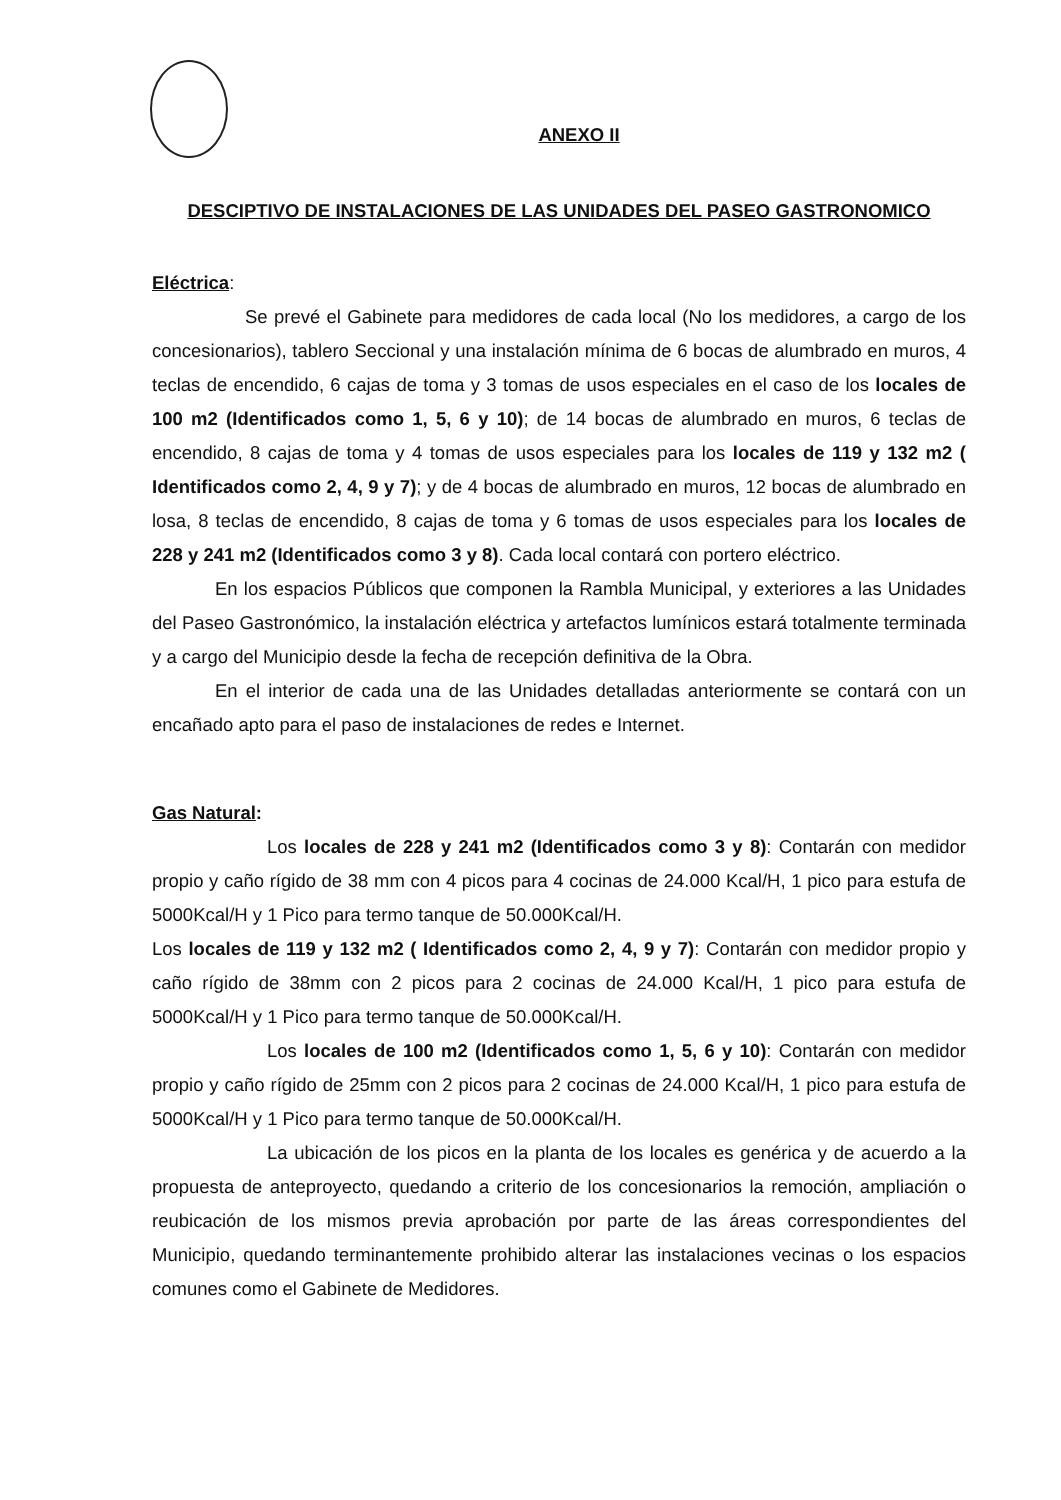ANEXO II
DESCIPTIVO DE INSTALACIONES DE LAS UNIDADES DEL PASEO GASTRONOMICO
Eléctrica:
Se prevé el Gabinete para medidores de cada local (No los medidores, a cargo de los concesionarios), tablero Seccional y una instalación mínima de 6 bocas de alumbrado en muros, 4 teclas de encendido, 6 cajas de toma y 3 tomas de usos especiales en el caso de los locales de 100 m2 (Identificados como 1, 5, 6 y 10); de 14 bocas de alumbrado en muros, 6 teclas de encendido, 8 cajas de toma y 4 tomas de usos especiales para los locales de 119 y 132 m2 ( Identificados como 2, 4, 9 y 7); y de 4 bocas de alumbrado en muros, 12 bocas de alumbrado en losa, 8 teclas de encendido, 8 cajas de toma y 6 tomas de usos especiales para los locales de 228 y 241 m2 (Identificados como 3 y 8). Cada local contará con portero eléctrico.
En los espacios Públicos que componen la Rambla Municipal, y exteriores a las Unidades del Paseo Gastronómico, la instalación eléctrica y artefactos lumínicos estará totalmente terminada y a cargo del Municipio desde la fecha de recepción definitiva de la Obra.
En el interior de cada una de las Unidades detalladas anteriormente se contará con un encañado apto para el paso de instalaciones de redes e Internet.
Gas Natural:
Los locales de 228 y 241 m2 (Identificados como 3 y 8): Contarán con medidor propio y caño rígido de 38 mm con 4 picos para 4 cocinas de 24.000 Kcal/H, 1 pico para estufa de 5000Kcal/H y 1 Pico para termo tanque de 50.000Kcal/H.
Los locales de 119 y 132 m2 ( Identificados como 2, 4, 9 y 7): Contarán con medidor propio y caño rígido de 38mm con 2 picos para 2 cocinas de 24.000 Kcal/H, 1 pico para estufa de 5000Kcal/H y 1 Pico para termo tanque de 50.000Kcal/H.
Los locales de 100 m2 (Identificados como 1, 5, 6 y 10): Contarán con medidor propio y caño rígido de 25mm con 2 picos para 2 cocinas de 24.000 Kcal/H, 1 pico para estufa de 5000Kcal/H y 1 Pico para termo tanque de 50.000Kcal/H.
La ubicación de los picos en la planta de los locales es genérica y de acuerdo a la propuesta de anteproyecto, quedando a criterio de los concesionarios la remoción, ampliación o reubicación de los mismos previa aprobación por parte de las áreas correspondientes del Municipio, quedando terminantemente prohibido alterar las instalaciones vecinas o los espacios comunes como el Gabinete de Medidores.